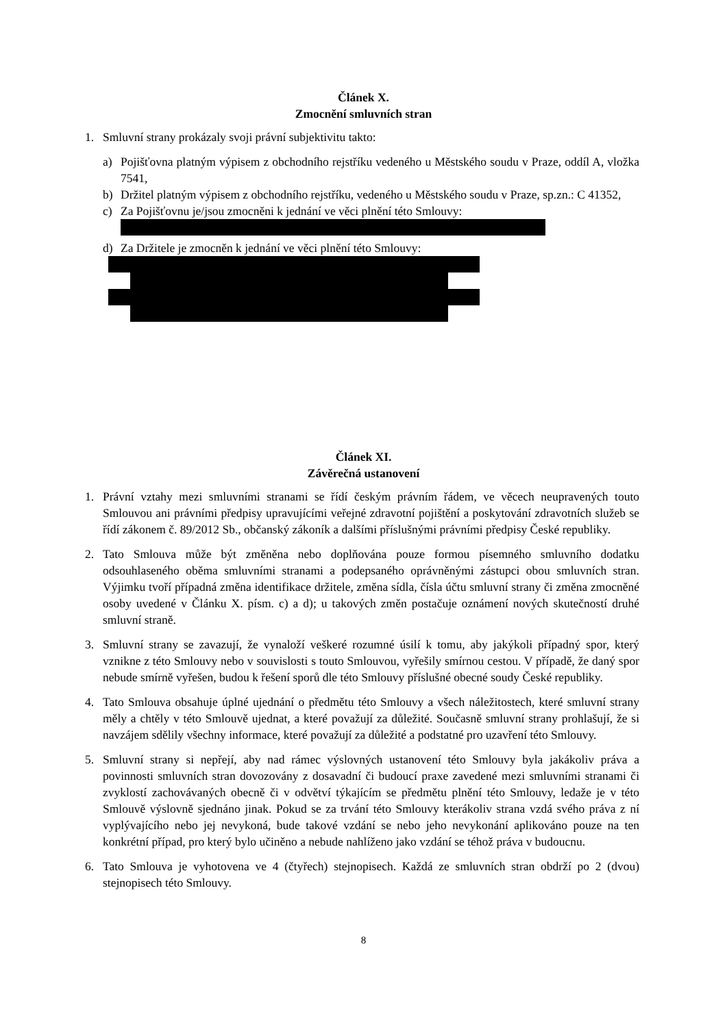Článek X.
Zmocnění smluvních stran
1. Smluvní strany prokázaly svoji právní subjektivitu takto:
a) Pojišťovna platným výpisem z obchodního rejstříku vedeného u Městského soudu v Praze, oddíl A, vložka 7541,
b) Držitel platným výpisem z obchodního rejstříku, vedeného u Městského soudu v Praze, sp.zn.: C 41352,
c) Za Pojišťovnu je/jsou zmocněni k jednání ve věci plnění této Smlouvy:
d) Za Držitele je zmocněn k jednání ve věci plnění této Smlouvy:
Článek XI.
Závěrečná ustanovení
1. Právní vztahy mezi smluvními stranami se řídí českým právním řádem, ve věcech neupravených touto Smlouvou ani právními předpisy upravujícími veřejné zdravotní pojištění a poskytování zdravotních služeb se řídí zákonem č. 89/2012 Sb., občanský zákoník a dalšími příslušnými právními předpisy České republiky.
2. Tato Smlouva může být změněna nebo doplňována pouze formou písemného smluvního dodatku odsouhlaseného oběma smluvními stranami a podepsaného oprávněnými zástupci obou smluvních stran. Výjimku tvoří případná změna identifikace držitele, změna sídla, čísla účtu smluvní strany či změna zmocněné osoby uvedené v Článku X. písm. c) a d); u takových změn postačuje oznámení nových skutečností druhé smluvní straně.
3. Smluvní strany se zavazují, že vynaloží veškeré rozumné úsilí k tomu, aby jakýkoli případný spor, který vznikne z této Smlouvy nebo v souvislosti s touto Smlouvou, vyřešily smírnou cestou. V případě, že daný spor nebude smírně vyřešen, budou k řešení sporů dle této Smlouvy příslušné obecné soudy České republiky.
4. Tato Smlouva obsahuje úplné ujednání o předmětu této Smlouvy a všech náležitostech, které smluvní strany měly a chtěly v této Smlouvě ujednat, a které považují za důležité. Současně smluvní strany prohlašují, že si navzájem sdělily všechny informace, které považují za důležité a podstatné pro uzavření této Smlouvy.
5. Smluvní strany si nepřejí, aby nad rámec výslovných ustanovení této Smlouvy byla jakákoliv práva a povinnosti smluvních stran dovozovány z dosavadní či budoucí praxe zavedené mezi smluvními stranami či zvyklostí zachovávaných obecně či v odvětví týkajícím se předmětu plnění této Smlouvy, ledaže je v této Smlouvě výslovně sjednáno jinak. Pokud se za trvání této Smlouvy kterákoliv strana vzdá svého práva z ní vyplývajícího nebo jej nevykoná, bude takové vzdání se nebo jeho nevykonání aplikováno pouze na ten konkrétní případ, pro který bylo učiněno a nebude nahlíženo jako vzdání se téhož práva v budoucnu.
6. Tato Smlouva je vyhotovena ve 4 (čtyřech) stejnopisech. Každá ze smluvních stran obdrží po 2 (dvou) stejnopisech této Smlouvy.
8